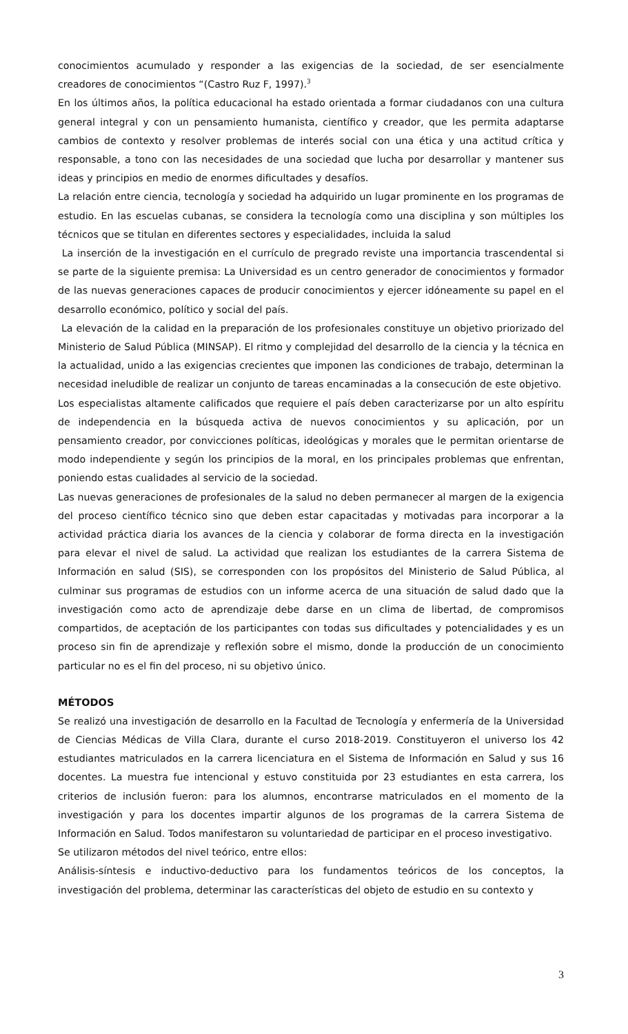conocimientos acumulado y responder a las exigencias de la sociedad, de ser esencialmente creadores de conocimientos “(Castro Ruz F, 1997).<sup>3</sup>
En los últimos años, la política educacional ha estado orientada a formar ciudadanos con una cultura general integral y con un pensamiento humanista, científico y creador, que les permita adaptarse cambios de contexto y resolver problemas de interés social con una ética y una actitud crítica y responsable, a tono con las necesidades de una sociedad que lucha por desarrollar y mantener sus ideas y principios en medio de enormes dificultades y desafíos.
La relación entre ciencia, tecnología y sociedad ha adquirido un lugar prominente en los programas de estudio. En las escuelas cubanas, se considera la tecnología como una disciplina y son múltiples los técnicos que se titulan en diferentes sectores y especialidades, incluida la salud
La inserción de la investigación en el currículo de pregrado reviste una importancia trascendental si se parte de la siguiente premisa: La Universidad es un centro generador de conocimientos y formador de las nuevas generaciones capaces de producir conocimientos y ejercer idóneamente su papel en el desarrollo económico, político y social del país.
La elevación de la calidad en la preparación de los profesionales constituye un objetivo priorizado del Ministerio de Salud Pública (MINSAP). El ritmo y complejidad del desarrollo de la ciencia y la técnica en la actualidad, unido a las exigencias crecientes que imponen las condiciones de trabajo, determinan la necesidad ineludible de realizar un conjunto de tareas encaminadas a la consecución de este objetivo.
Los especialistas altamente calificados que requiere el país deben caracterizarse por un alto espíritu de independencia en la búsqueda activa de nuevos conocimientos y su aplicación, por un pensamiento creador, por convicciones políticas, ideológicas y morales que le permitan orientarse de modo independiente y según los principios de la moral, en los principales problemas que enfrentan, poniendo estas cualidades al servicio de la sociedad.
Las nuevas generaciones de profesionales de la salud no deben permanecer al margen de la exigencia del proceso científico técnico sino que deben estar capacitadas y motivadas para incorporar a la actividad práctica diaria los avances de la ciencia y colaborar de forma directa en la investigación para elevar el nivel de salud. La actividad que realizan los estudiantes de la carrera Sistema de Información en salud (SIS), se corresponden con los propósitos del Ministerio de Salud Pública, al culminar sus programas de estudios con un informe acerca de una situación de salud dado que la investigación como acto de aprendizaje debe darse en un clima de libertad, de compromisos compartidos, de aceptación de los participantes con todas sus dificultades y potencialidades y es un proceso sin fin de aprendizaje y reflexión sobre el mismo, donde la producción de un conocimiento particular no es el fin del proceso, ni su objetivo único.
MÉTODOS
Se realizó una investigación de desarrollo en la Facultad de Tecnología y enfermería de la Universidad de Ciencias Médicas de Villa Clara, durante el curso 2018-2019. Constituyeron el universo los 42 estudiantes matriculados en la carrera licenciatura en el Sistema de Información en Salud y sus 16 docentes. La muestra fue intencional y estuvo constituida por 23 estudiantes en esta carrera, los criterios de inclusión fueron: para los alumnos, encontrarse matriculados en el momento de la investigación y para los docentes impartir algunos de los programas de la carrera Sistema de Información en Salud. Todos manifestaron su voluntariedad de participar en el proceso investigativo.
Se utilizaron métodos del nivel teórico, entre ellos:
Análisis-síntesis e inductivo-deductivo para los fundamentos teóricos de los conceptos, la investigación del problema, determinar las características del objeto de estudio en su contexto y
3